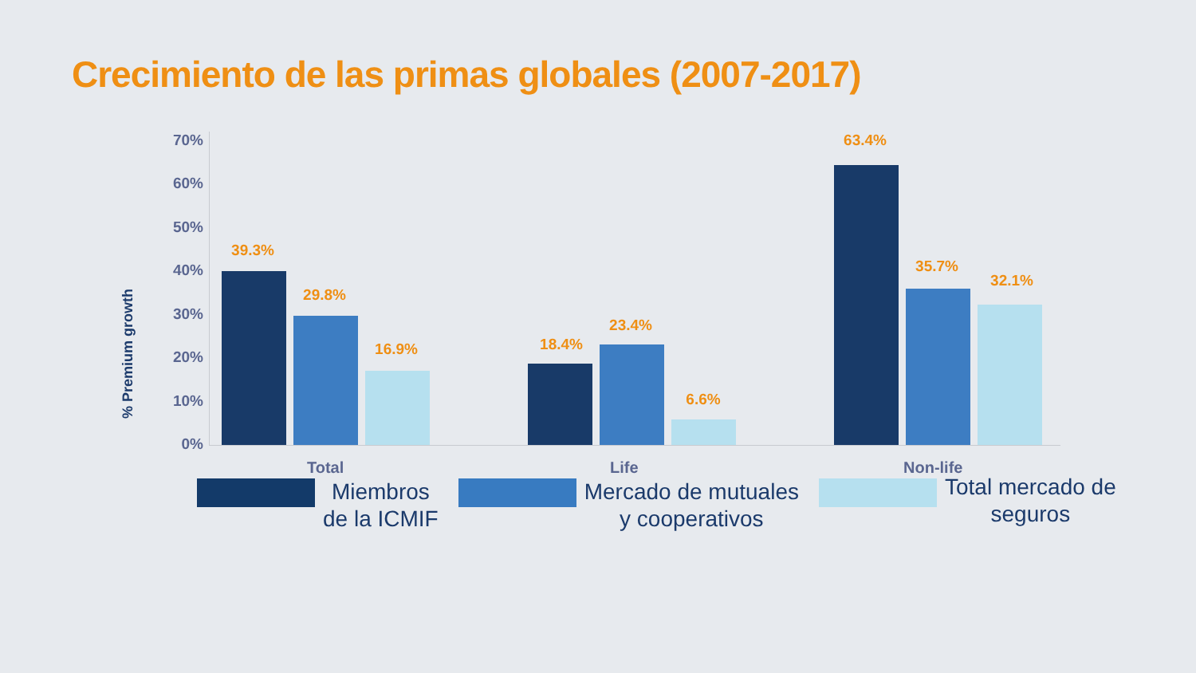Crecimiento de las primas globales (2007-2017)
% Premium growth
70%
60%
50%
40%
30%
20%
10%
0%
39.3%
29.8%
16.9% 18.4%
23.4%
6.6%
63.4%
35.7%
32.1%
Total Life Non-life
Miembros
de la ICMIF
Mercado de mutuales
y cooperativos
Total mercado de
seguros